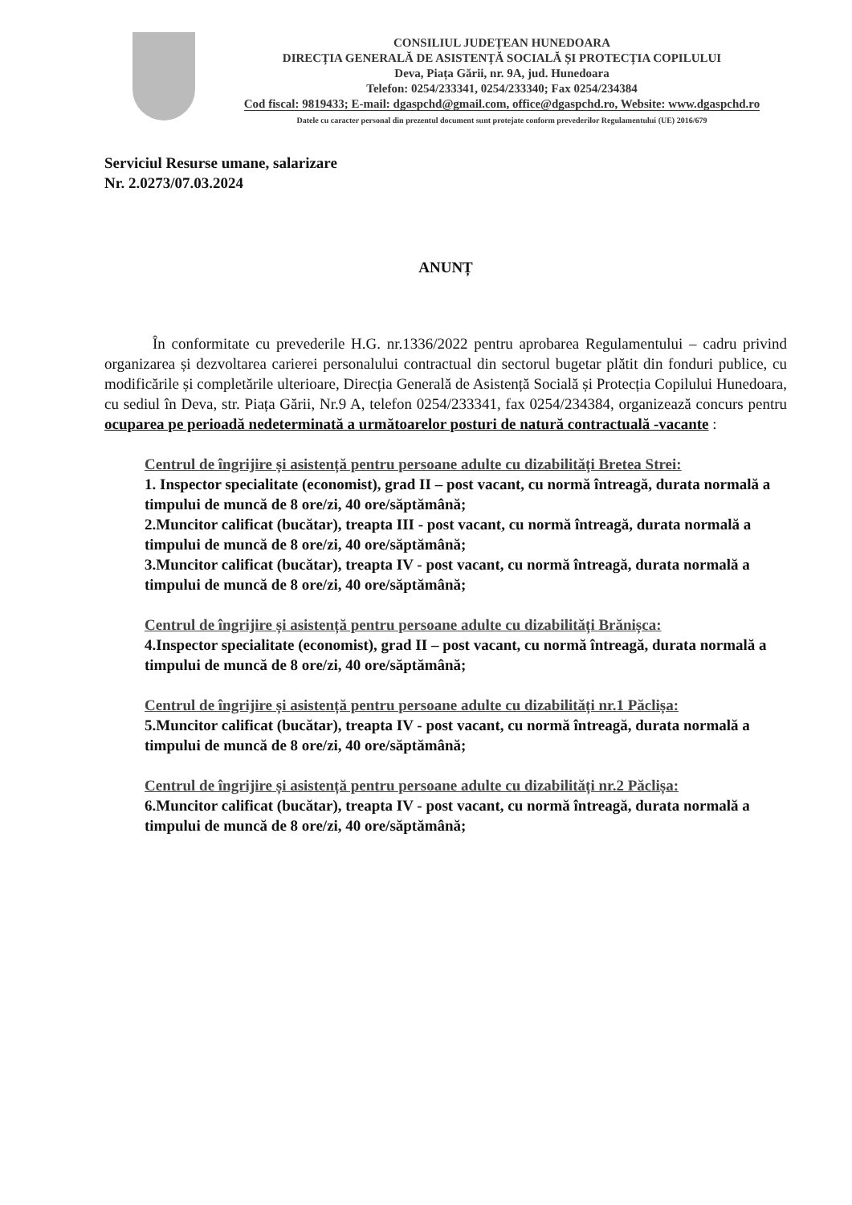CONSILIUL JUDEȚEAN HUNEDOARA
DIRECȚIA GENERALĂ DE ASISTENȚĂ SOCIALĂ ȘI PROTECȚIA COPILULUI
Deva, Piața Gării, nr. 9A, jud. Hunedoara
Telefon: 0254/233341, 0254/233340; Fax 0254/234384
Cod fiscal: 9819433; E-mail: dgaspchd@gmail.com, office@dgaspchd.ro, Website: www.dgaspchd.ro
Datele cu caracter personal din prezentul document sunt protejate conform prevederilor Regulamentului (UE) 2016/679
Serviciul Resurse umane, salarizare
Nr. 2.0273/07.03.2024
ANUNȚ
În conformitate cu prevederile H.G. nr.1336/2022 pentru aprobarea Regulamentului – cadru privind organizarea și dezvoltarea carierei personalului contractual din sectorul bugetar plătit din fonduri publice, cu modificările și completările ulterioare, Direcția Generală de Asistență Socială și Protecția Copilului Hunedoara, cu sediul în Deva, str. Piața Gării, Nr.9 A, telefon 0254/233341, fax 0254/234384, organizează concurs pentru ocuparea pe perioadă nedeterminată a următoarelor posturi de natură contractuală -vacante :
Centrul de îngrijire și asistență pentru persoane adulte cu dizabilități Bretea Strei:
1. Inspector specialitate (economist), grad II – post vacant, cu normă întreagă, durata normală a timpului de muncă de 8 ore/zi, 40 ore/săptămână;
2.Muncitor calificat (bucătar), treapta III - post vacant, cu normă întreagă, durata normală a timpului de muncă de 8 ore/zi, 40 ore/săptămână;
3.Muncitor calificat (bucătar), treapta IV - post vacant, cu normă întreagă, durata normală a timpului de muncă de 8 ore/zi, 40 ore/săptămână;
Centrul de îngrijire și asistență pentru persoane adulte cu dizabilități Brănișca:
4.Inspector specialitate (economist), grad II – post vacant, cu normă întreagă, durata normală a timpului de muncă de 8 ore/zi, 40 ore/săptămână;
Centrul de îngrijire și asistență pentru persoane adulte cu dizabilități nr.1 Păclișa:
5.Muncitor calificat (bucătar), treapta IV - post vacant, cu normă întreagă, durata normală a timpului de muncă de 8 ore/zi, 40 ore/săptămână;
Centrul de îngrijire și asistență pentru persoane adulte cu dizabilități nr.2 Păclișa:
6.Muncitor calificat (bucătar), treapta IV - post vacant, cu normă întreagă, durata normală a timpului de muncă de 8 ore/zi, 40 ore/săptămână;